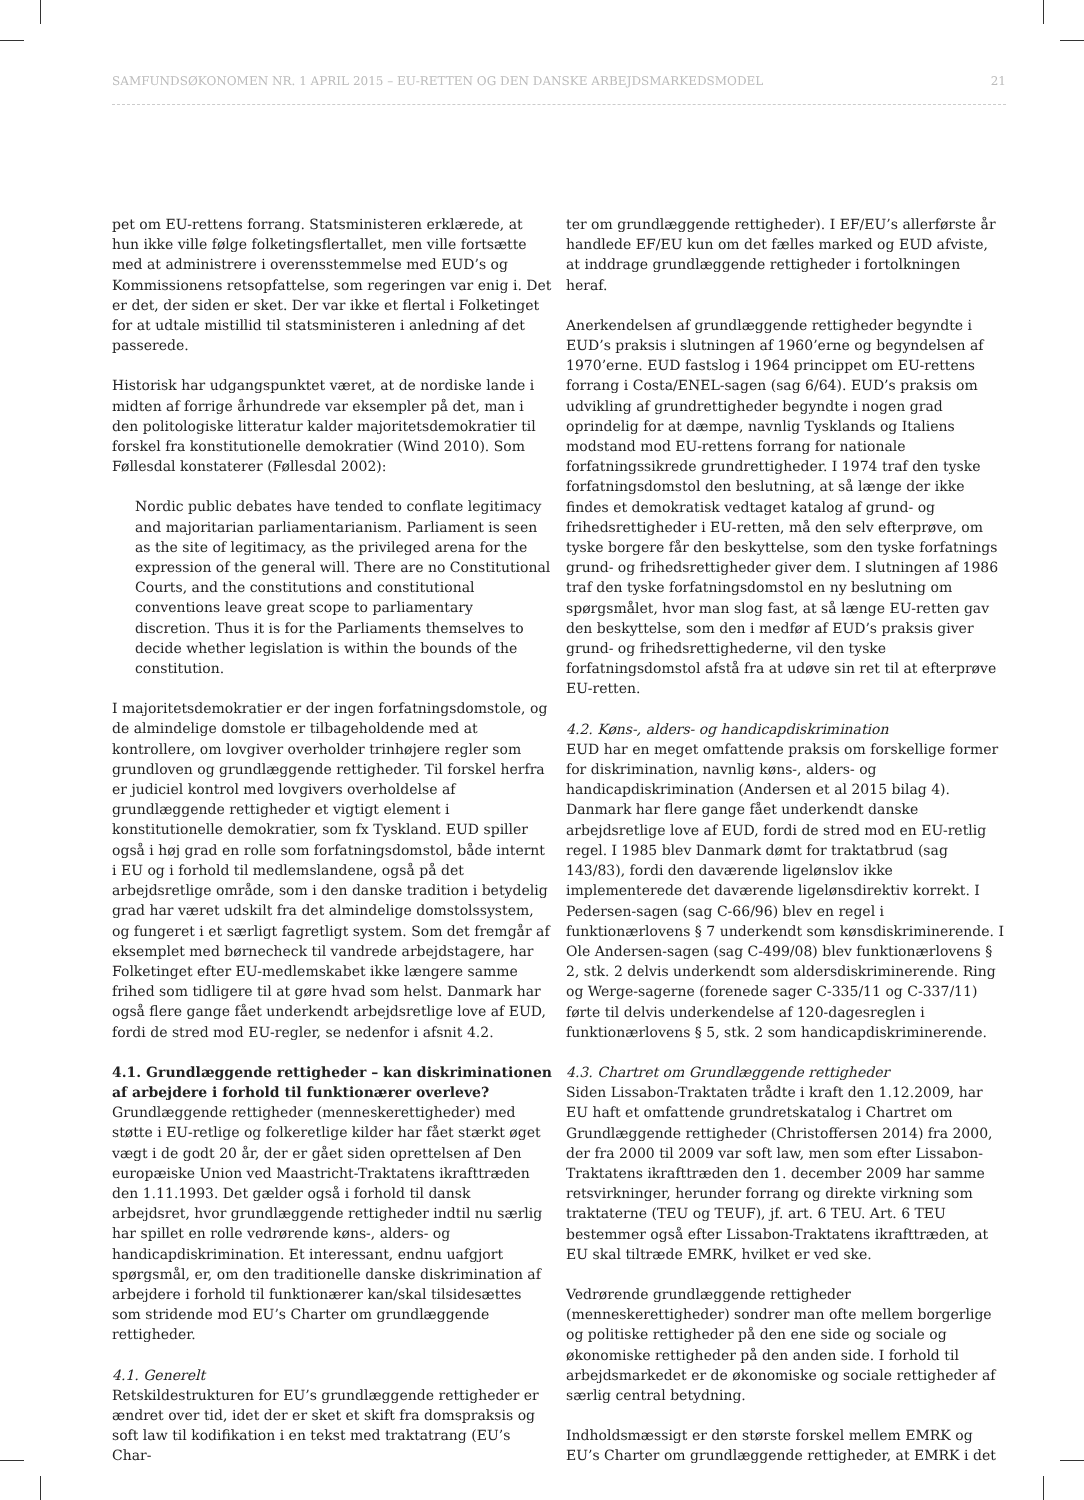SAMFUNDSØKONOMEN NR. 1 APRIL 2015 – EU-RETTEN OG DEN DANSKE ARBEJDSMARKEDSMODEL 21
pet om EU-rettens forrang. Statsministeren erklærede, at hun ikke ville følge folketingsflertallet, men ville fortsætte med at administrere i overensstemmelse med EUD’s og Kommissionens retsopfattelse, som regeringen var enig i. Det er det, der siden er sket. Der var ikke et flertal i Folketinget for at udtale mistillid til statsministeren i anledning af det passerede.
Historisk har udgangspunktet været, at de nordiske lande i midten af forrige århundrede var eksempler på det, man i den politologiske litteratur kalder majoritetsdemokratier til forskel fra konstitutionelle demokratier (Wind 2010). Som Føllesdal konstaterer (Føllesdal 2002):
Nordic public debates have tended to conflate legitimacy and majoritarian parliamentarianism. Parliament is seen as the site of legitimacy, as the privileged arena for the expression of the general will. There are no Constitutional Courts, and the constitutions and constitutional conventions leave great scope to parliamentary discretion. Thus it is for the Parliaments themselves to decide whether legislation is within the bounds of the constitution.
I majoritetsdemokratier er der ingen forfatningsdomstole, og de almindelige domstole er tilbageholdende med at kontrollere, om lovgiver overholder trinhøjere regler som grundloven og grundlæggende rettigheder. Til forskel herfra er judiciel kontrol med lovgivers overholdelse af grundlæggende rettigheder et vigtigt element i konstitutionelle demokratier, som fx Tyskland. EUD spiller også i høj grad en rolle som forfatningsdomstol, både internt i EU og i forhold til medlemslandene, også på det arbejdsretlige område, som i den danske tradition i betydelig grad har været udskilt fra det almindelige domstolssystem, og fungeret i et særligt fagretligt system. Som det fremgår af eksemplet med børnecheck til vandrede arbejdstagere, har Folketinget efter EU-medlemskabet ikke længere samme frihed som tidligere til at gøre hvad som helst. Danmark har også flere gange fået underkendt arbejdsretlige love af EUD, fordi de stred mod EU-regler, se nedenfor i afsnit 4.2.
4.1. Grundlæggende rettigheder – kan diskriminationen af arbejdere i forhold til funktionærer overleve?
Grundlæggende rettigheder (menneskerettigheder) med støtte i EU-retlige og folkeretlige kilder har fået stærkt øget vægt i de godt 20 år, der er gået siden oprettelsen af Den europæiske Union ved Maastricht-Traktatens ikrafttræden den 1.11.1993. Det gælder også i forhold til dansk arbejdsret, hvor grundlæggende rettigheder indtil nu særlig har spillet en rolle vedrørende køns-, alders- og handicapdiskrimination. Et interessant, endnu uafgjort spørgsmål, er, om den traditionelle danske diskrimination af arbejdere i forhold til funktionærer kan/skal tilsidesættes som stridende mod EU’s Charter om grundlæggende rettigheder.
4.1. Generelt
Retskildestrukturen for EU’s grundlæggende rettigheder er ændret over tid, idet der er sket et skift fra domspraksis og soft law til kodifikation i en tekst med traktatrang (EU’s Char-
ter om grundlæggende rettigheder). I EF/EU’s allerførste år handlede EF/EU kun om det fælles marked og EUD afviste, at inddrage grundlæggende rettigheder i fortolkningen heraf.
Anerkendelsen af grundlæggende rettigheder begyndte i EUD’s praksis i slutningen af 1960’erne og begyndelsen af 1970’erne. EUD fastslog i 1964 princippet om EU-rettens forrang i Costa/ENEL-sagen (sag 6/64). EUD’s praksis om udvikling af grundrettigheder begyndte i nogen grad oprindelig for at dæmpe, navnlig Tysklands og Italiens modstand mod EU-rettens forrang for nationale forfatningssikrede grundrettigheder. I 1974 traf den tyske forfatningsdomstol den beslutning, at så længe der ikke findes et demokratisk vedtaget katalog af grund- og frihedsrettigheder i EU-retten, må den selv efterprøve, om tyske borgere får den beskyttelse, som den tyske forfatnings grund- og frihedsrettigheder giver dem. I slutningen af 1986 traf den tyske forfatningsdomstol en ny beslutning om spørgsmålet, hvor man slog fast, at så længe EU-retten gav den beskyttelse, som den i medfør af EUD’s praksis giver grund- og frihedsrettighederne, vil den tyske forfatningsdomstol afstå fra at udøve sin ret til at efterprøve EU-retten.
4.2. Køns-, alders- og handicapdiskrimination
EUD har en meget omfattende praksis om forskellige former for diskrimination, navnlig køns-, alders- og handicapdiskrimination (Andersen et al 2015 bilag 4). Danmark har flere gange fået underkendt danske arbejdsretlige love af EUD, fordi de stred mod en EU-retlig regel. I 1985 blev Danmark dømt for traktatbrud (sag 143/83), fordi den daværende ligelønslov ikke implementerede det daværende ligelønsdirektiv korrekt. I Pedersen-sagen (sag C-66/96) blev en regel i funktionærlovens § 7 underkendt som kønsdiskriminerende. I Ole Andersen-sagen (sag C-499/08) blev funktionærlovens § 2, stk. 2 delvis underkendt som aldersdiskriminerende. Ring og Werge-sagerne (forenede sager C-335/11 og C-337/11) førte til delvis underkendelse af 120-dagesreglen i funktionærlovens § 5, stk. 2 som handicapdiskriminerende.
4.3. Chartret om Grundlæggende rettigheder
Siden Lissabon-Traktaten trådte i kraft den 1.12.2009, har EU haft et omfattende grundretskatalog i Chartret om Grundlæggende rettigheder (Christoffersen 2014) fra 2000, der fra 2000 til 2009 var soft law, men som efter Lissabon-Traktatens ikrafttræden den 1. december 2009 har samme retsvirkninger, herunder forrang og direkte virkning som traktaterne (TEU og TEUF), jf. art. 6 TEU. Art. 6 TEU bestemmer også efter Lissabon-Traktatens ikrafttræden, at EU skal tiltræde EMRK, hvilket er ved ske.
Vedrørende grundlæggende rettigheder (menneskerettigheder) sondrer man ofte mellem borgerlige og politiske rettigheder på den ene side og sociale og økonomiske rettigheder på den anden side. I forhold til arbejdsmarkedet er de økonomiske og sociale rettigheder af særlig central betydning.
Indholdsmæssigt er den største forskel mellem EMRK og EU’s Charter om grundlæggende rettigheder, at EMRK i det